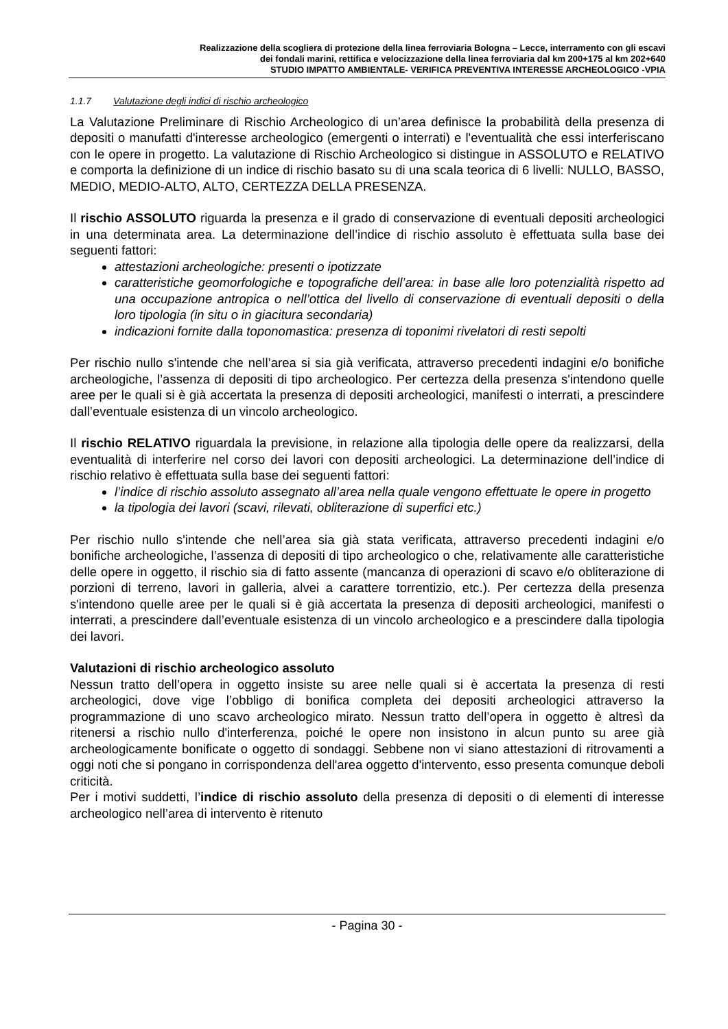Realizzazione della scogliera di protezione della linea ferroviaria Bologna – Lecce, interramento con gli escavi
dei fondali marini, rettifica e velocizzazione della linea ferroviaria dal km 200+175 al km 202+640
STUDIO IMPATTO AMBIENTALE- VERIFICA PREVENTIVA INTERESSE ARCHEOLOGICO -VPIA
1.1.7 Valutazione degli indici di rischio archeologico
La Valutazione Preliminare di Rischio Archeologico di un’area definisce la probabilità della presenza di depositi o manufatti d'interesse archeologico (emergenti o interrati) e l'eventualità che essi interferiscano con le opere in progetto. La valutazione di Rischio Archeologico si distingue in ASSOLUTO e RELATIVO e comporta la definizione di un indice di rischio basato su di una scala teorica di 6 livelli: NULLO, BASSO, MEDIO, MEDIO-ALTO, ALTO, CERTEZZA DELLA PRESENZA.
Il rischio ASSOLUTO riguarda la presenza e il grado di conservazione di eventuali depositi archeologici in una determinata area. La determinazione dell’indice di rischio assoluto è effettuata sulla base dei seguenti fattori:
attestazioni archeologiche: presenti o ipotizzate
caratteristiche geomorfologiche e topografiche dell’area: in base alle loro potenzialità rispetto ad una occupazione antropica o nell’ottica del livello di conservazione di eventuali depositi o della loro tipologia (in situ o in giacitura secondaria)
indicazioni fornite dalla toponomastica: presenza di toponimi rivelatori di resti sepolti
Per rischio nullo s'intende che nell’area si sia già verificata, attraverso precedenti indagini e/o bonifiche archeologiche, l’assenza di depositi di tipo archeologico. Per certezza della presenza s'intendono quelle aree per le quali si è già accertata la presenza di depositi archeologici, manifesti o interrati, a prescindere dall’eventuale esistenza di un vincolo archeologico.
Il rischio RELATIVO riguardala la previsione, in relazione alla tipologia delle opere da realizzarsi, della eventualità di interferire nel corso dei lavori con depositi archeologici. La determinazione dell’indice di rischio relativo è effettuata sulla base dei seguenti fattori:
l’indice di rischio assoluto assegnato all’area nella quale vengono effettuate le opere in progetto
la tipologia dei lavori (scavi, rilevati, obliterazione di superfici etc.)
Per rischio nullo s'intende che nell’area sia già stata verificata, attraverso precedenti indagini e/o bonifiche archeologiche, l’assenza di depositi di tipo archeologico o che, relativamente alle caratteristiche delle opere in oggetto, il rischio sia di fatto assente (mancanza di operazioni di scavo e/o obliterazione di porzioni di terreno, lavori in galleria, alvei a carattere torrentizio, etc.). Per certezza della presenza s'intendono quelle aree per le quali si è già accertata la presenza di depositi archeologici, manifesti o interrati, a prescindere dall’eventuale esistenza di un vincolo archeologico e a prescindere dalla tipologia dei lavori.
Valutazioni di rischio archeologico assoluto
Nessun tratto dell’opera in oggetto insiste su aree nelle quali si è accertata la presenza di resti archeologici, dove vige l’obbligo di bonifica completa dei depositi archeologici attraverso la programmazione di uno scavo archeologico mirato. Nessun tratto dell’opera in oggetto è altresì da ritenersi a rischio nullo d'interferenza, poiché le opere non insistono in alcun punto su aree già archeologicamente bonificate o oggetto di sondaggi. Sebbene non vi siano attestazioni di ritrovamenti a oggi noti che si pongano in corrispondenza dell'area oggetto d'intervento, esso presenta comunque deboli criticità.
Per i motivi suddetti, l’indice di rischio assoluto della presenza di depositi o di elementi di interesse archeologico nell’area di intervento è ritenuto
- Pagina 30 -